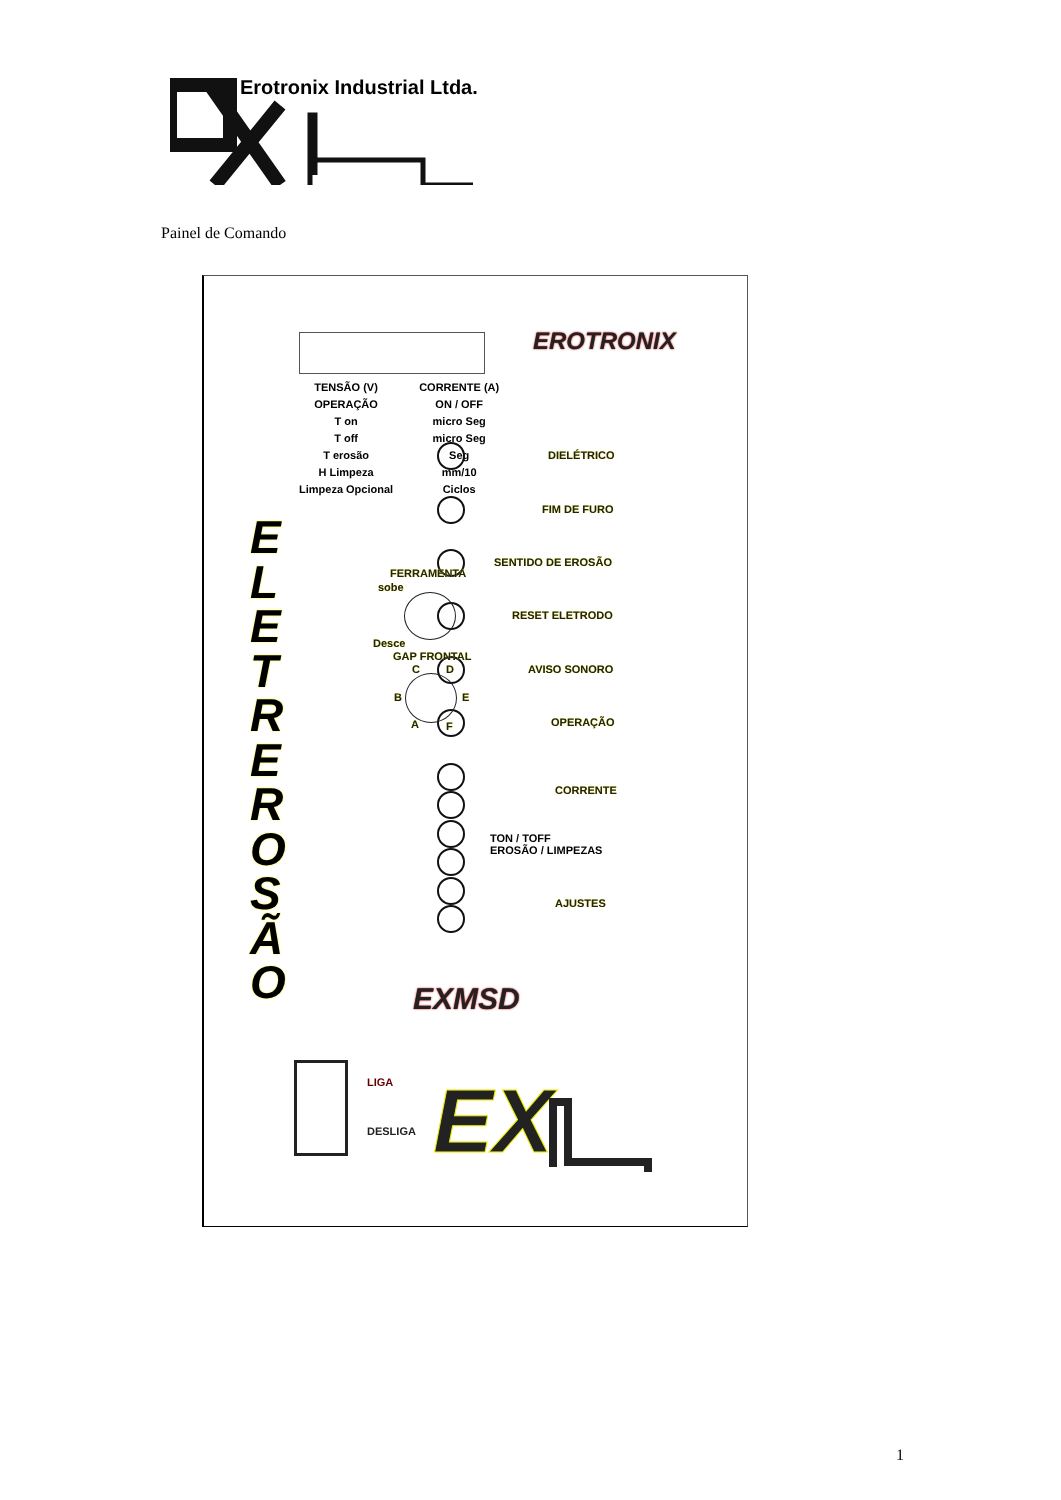Erotronix Industrial Ltda.
Painel de Comando
| TENSÃO (V) | CORRENTE (A) |
| OPERAÇÃO | ON / OFF |
| T on | micro Seg |
| T off | micro Seg |
| T erosão | Seg |
| H Limpeza | mm/10 |
| Limpeza Opcional | Ciclos |
EROTRONIX
DIELÉTRICO
FIM DE FURO
SENTIDO DE EROSÃO
RESET ELETRODO
AVISO SONORO
OPERAÇÃO
CORRENTE
TON / TOFF
EROSÃO / LIMPEZAS
AJUSTES
FERRAMENTA
sobe
Desce
GAP FRONTAL
C D
B E
A F
E L E T R E R O S Ã O
EXMSD
LIGA
DESLIGA
EX
1